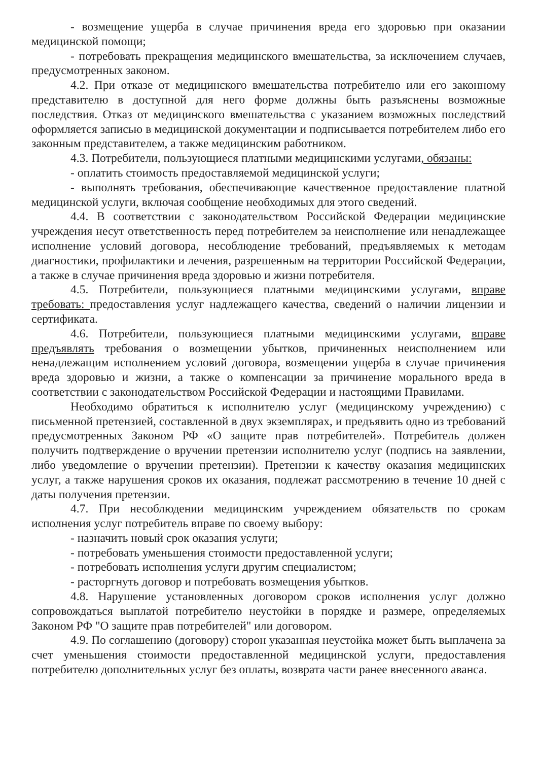- возмещение ущерба в случае причинения вреда его здоровью при оказании медицинской помощи;
- потребовать прекращения медицинского вмешательства, за исключением случаев, предусмотренных законом.
4.2. При отказе от медицинского вмешательства потребителю или его законному представителю в доступной для него форме должны быть разъяснены возможные последствия. Отказ от медицинского вмешательства с указанием возможных последствий оформляется записью в медицинской документации и подписывается потребителем либо его законным представителем, а также медицинским работником.
4.3. Потребители, пользующиеся платными медицинскими услугами, обязаны:
- оплатить стоимость предоставляемой медицинской услуги;
- выполнять требования, обеспечивающие качественное предоставление платной медицинской услуги, включая сообщение необходимых для этого сведений.
4.4. В соответствии с законодательством Российской Федерации медицинские учреждения несут ответственность перед потребителем за неисполнение или ненадлежащее исполнение условий договора, несоблюдение требований, предъявляемых к методам диагностики, профилактики и лечения, разрешенным на территории Российской Федерации, а также в случае причинения вреда здоровью и жизни потребителя.
4.5. Потребители, пользующиеся платными медицинскими услугами, вправе требовать: предоставления услуг надлежащего качества, сведений о наличии лицензии и сертификата.
4.6. Потребители, пользующиеся платными медицинскими услугами, вправе предъявлять требования о возмещении убытков, причиненных неисполнением или ненадлежащим исполнением условий договора, возмещении ущерба в случае причинения вреда здоровью и жизни, а также о компенсации за причинение морального вреда в соответствии с законодательством Российской Федерации и настоящими Правилами.
Необходимо обратиться к исполнителю услуг (медицинскому учреждению) с письменной претензией, составленной в двух экземплярах, и предъявить одно из требований предусмотренных Законом РФ «О защите прав потребителей». Потребитель должен получить подтверждение о вручении претензии исполнителю услуг (подпись на заявлении, либо уведомление о вручении претензии). Претензии к качеству оказания медицинских услуг, а также нарушения сроков их оказания, подлежат рассмотрению в течение 10 дней с даты получения претензии.
4.7. При несоблюдении медицинским учреждением обязательств по срокам исполнения услуг потребитель вправе по своему выбору:
- назначить новый срок оказания услуги;
- потребовать уменьшения стоимости предоставленной услуги;
- потребовать исполнения услуги другим специалистом;
- расторгнуть договор и потребовать возмещения убытков.
4.8. Нарушение установленных договором сроков исполнения услуг должно сопровождаться выплатой потребителю неустойки в порядке и размере, определяемых Законом РФ "О защите прав потребителей" или договором.
4.9. По соглашению (договору) сторон указанная неустойка может быть выплачена за счет уменьшения стоимости предоставленной медицинской услуги, предоставления потребителю дополнительных услуг без оплаты, возврата части ранее внесенного аванса.